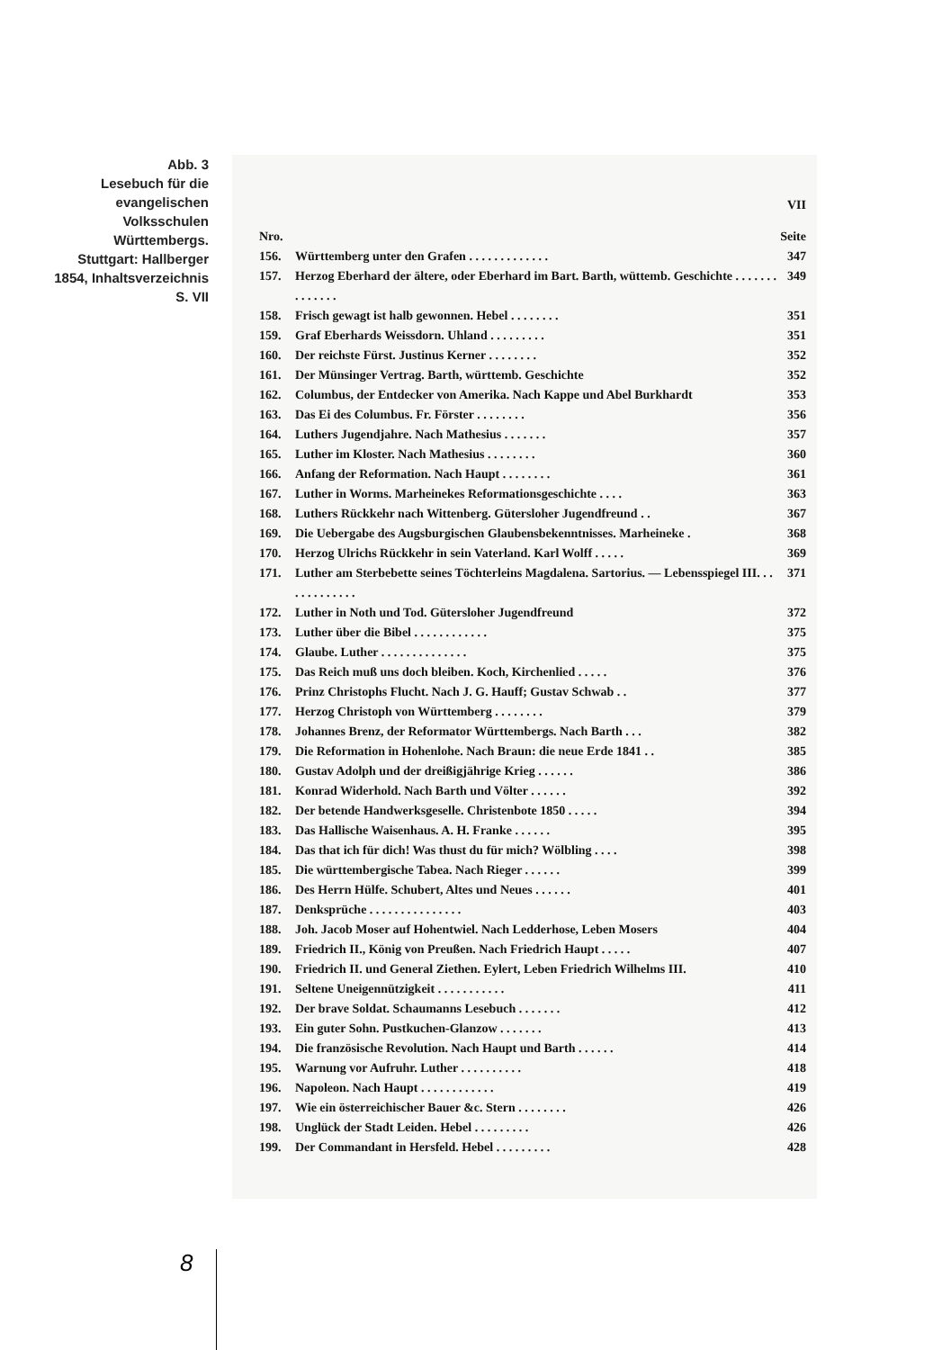Abb. 3
Lesebuch für die evangelischen Volksschulen Württembergs. Stuttgart: Hallberger 1854, Inhaltsverzeichnis S. VII
VII
| Nro. | | Seite |
| 156. | Württemberg unter den Grafen . . . . . . . . . . . . . | 347 |
| 157. | Herzog Eberhard der ältere, oder Eberhard im Bart. Barth, wüttemb. Geschichte . . . . . . . . . . . . . . | 349 |
| 158. | Frisch gewagt ist halb gewonnen. Hebel . . . . . . . . | 351 |
| 159. | Graf Eberhards Weissdorn. Uhland . . . . . . . . . | 351 |
| 160. | Der reichste Fürst. Justinus Kerner . . . . . . . . | 352 |
| 161. | Der Münsinger Vertrag. Barth, württemb. Geschichte | 352 |
| 162. | Columbus, der Entdecker von Amerika. Nach Kappe und Abel Burkhardt | 353 |
| 163. | Das Ei des Columbus. Fr. Förster . . . . . . . . | 356 |
| 164. | Luthers Jugendjahre. Nach Mathesius . . . . . . . | 357 |
| 165. | Luther im Kloster. Nach Mathesius . . . . . . . . | 360 |
| 166. | Anfang der Reformation. Nach Haupt . . . . . . . . | 361 |
| 167. | Luther in Worms. Marheinekes Reformationsgeschichte . . . . | 363 |
| 168. | Luthers Rückkehr nach Wittenberg. Gütersloher Jugendfreund . . | 367 |
| 169. | Die Uebergabe des Augsburgischen Glaubensbekenntnisses. Marheineke . | 368 |
| 170. | Herzog Ulrichs Rückkehr in sein Vaterland. Karl Wolff . . . . . | 369 |
| 171. | Luther am Sterbebette seines Töchterleins Magdalena. Sartorius. — Lebensspiegel III. . . . . . . . . . . . . | 371 |
| 172. | Luther in Noth und Tod. Gütersloher Jugendfreund | 372 |
| 173. | Luther über die Bibel . . . . . . . . . . . . | 375 |
| 174. | Glaube. Luther . . . . . . . . . . . . . . | 375 |
| 175. | Das Reich muß uns doch bleiben. Koch, Kirchenlied . . . . . | 376 |
| 176. | Prinz Christophs Flucht. Nach J. G. Hauff; Gustav Schwab . . | 377 |
| 177. | Herzog Christoph von Württemberg . . . . . . . . | 379 |
| 178. | Johannes Brenz, der Reformator Württembergs. Nach Barth . . . | 382 |
| 179. | Die Reformation in Hohenlohe. Nach Braun: die neue Erde 1841 . . | 385 |
| 180. | Gustav Adolph und der dreißigjährige Krieg . . . . . . | 386 |
| 181. | Konrad Widerhold. Nach Barth und Völter . . . . . . | 392 |
| 182. | Der betende Handwerksgeselle. Christenbote 1850 . . . . . | 394 |
| 183. | Das Hallische Waisenhaus. A. H. Franke . . . . . . | 395 |
| 184. | Das that ich für dich! Was thust du für mich? Wölbling . . . . | 398 |
| 185. | Die württembergische Tabea. Nach Rieger . . . . . . | 399 |
| 186. | Des Herrn Hülfe. Schubert, Altes und Neues . . . . . . | 401 |
| 187. | Denksprüche . . . . . . . . . . . . . . . | 403 |
| 188. | Joh. Jacob Moser auf Hohentwiel. Nach Ledderhose, Leben Mosers | 404 |
| 189. | Friedrich II., König von Preußen. Nach Friedrich Haupt . . . . . | 407 |
| 190. | Friedrich II. und General Ziethen. Eylert, Leben Friedrich Wilhelms III. | 410 |
| 191. | Seltene Uneigennützigkeit . . . . . . . . . . . | 411 |
| 192. | Der brave Soldat. Schaumanns Lesebuch . . . . . . . | 412 |
| 193. | Ein guter Sohn. Pustkuchen-Glanzow . . . . . . . | 413 |
| 194. | Die französische Revolution. Nach Haupt und Barth . . . . . . | 414 |
| 195. | Warnung vor Aufruhr. Luther . . . . . . . . . . | 418 |
| 196. | Napoleon. Nach Haupt . . . . . . . . . . . . | 419 |
| 197. | Wie ein österreichischer Bauer &c. Stern . . . . . . . . | 426 |
| 198. | Unglück der Stadt Leiden. Hebel . . . . . . . . . | 426 |
| 199. | Der Commandant in Hersfeld. Hebel . . . . . . . . . | 428 |
8